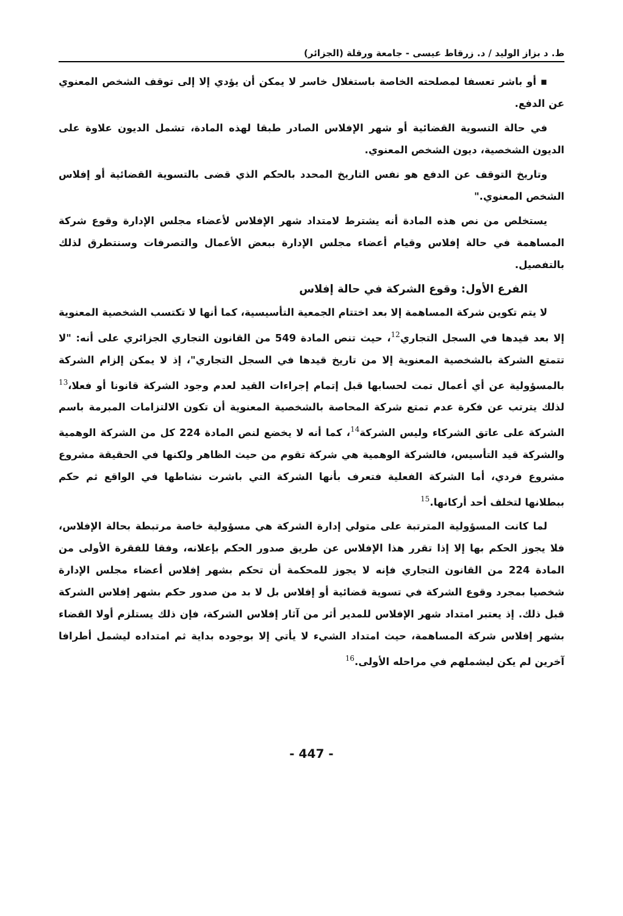ط. د بزاز الوليد / د. زرقاط عيسى - جامعة ورقلة (الجزائر)
▪ أو باشر تعسفا لمصلحته الخاصة باستغلال خاسر لا يمكن أن يؤدي إلا إلى توقف الشخص المعنوي عن الدفع.
في حالة التسوية القضائية أو شهر الإفلاس الصادر طبقا لهذه المادة، تشمل الديون علاوة على الديون الشخصية، ديون الشخص المعنوي.
وتاريخ التوقف عن الدفع هو نفس التاريخ المحدد بالحكم الذي قضى بالتسوية القضائية أو إفلاس الشخص المعنوي."
يستخلص من نص هذه المادة أنه يشترط لامتداد شهر الإفلاس لأعضاء مجلس الإدارة وقوع شركة المساهمة في حالة إفلاس وقيام أعضاء مجلس الإدارة ببعض الأعمال والتصرفات وسنتطرق لذلك بالتفصيل.
الفرع الأول: وقوع الشركة في حالة إفلاس
لا يتم تكوين شركة المساهمة إلا بعد اختتام الجمعية التأسيسية، كما أنها لا تكتسب الشخصية المعنوية إلا بعد قيدها في السجل التجاري<sup>12</sup>، حيث تنص المادة 549 من القانون التجاري الجزائري على أنه: "لا تتمتع الشركة بالشخصية المعنوية إلا من تاريخ قيدها في السجل التجاري"، إذ لا يمكن إلزام الشركة بالمسؤولية عن أي أعمال تمت لحسابها قبل إتمام إجراءات القيد لعدم وجود الشركة قانونا أو فعلا،<sup>13</sup> لذلك يترتب عن فكرة عدم تمتع شركة المحاصة بالشخصية المعنوية أن تكون الالتزامات المبرمة باسم الشركة على عاتق الشركاء وليس الشركة<sup>14</sup>، كما أنه لا يخضع لنص المادة 224 كل من الشركة الوهمية والشركة قيد التأسيس، فالشركة الوهمية هي شركة تقوم من حيث الظاهر ولكنها في الحقيقة مشروع مشروع فردي، أما الشركة الفعلية فتعرف بأنها الشركة التي باشرت نشاطها في الواقع ثم حكم ببطلانها لتخلف أحد أركانها.<sup>15</sup>
لما كانت المسؤولية المترتبة على متولي إدارة الشركة هي مسؤولية خاصة مرتبطة بحالة الإفلاس، فلا يجوز الحكم بها إلا إذا تقرر هذا الإفلاس عن طريق صدور الحكم بإعلانه، وفقا للفقرة الأولى من المادة 224 من القانون التجاري فإنه لا يجوز للمحكمة أن تحكم بشهر إفلاس أعضاء مجلس الإدارة شخصيا بمجرد وقوع الشركة في تسوية قضائية أو إفلاس بل لا بد من صدور حكم بشهر إفلاس الشركة قبل ذلك. إذ يعتبر امتداد شهر الإفلاس للمدير أثر من آثار إفلاس الشركة، فإن ذلك يستلزم أولا القضاء بشهر إفلاس شركة المساهمة، حيث امتداد الشيء لا يأتي إلا بوجوده بداية ثم امتداده ليشمل أطرافا آخرين لم يكن ليشملهم في مراحله الأولى.<sup>16</sup>
- 447 -